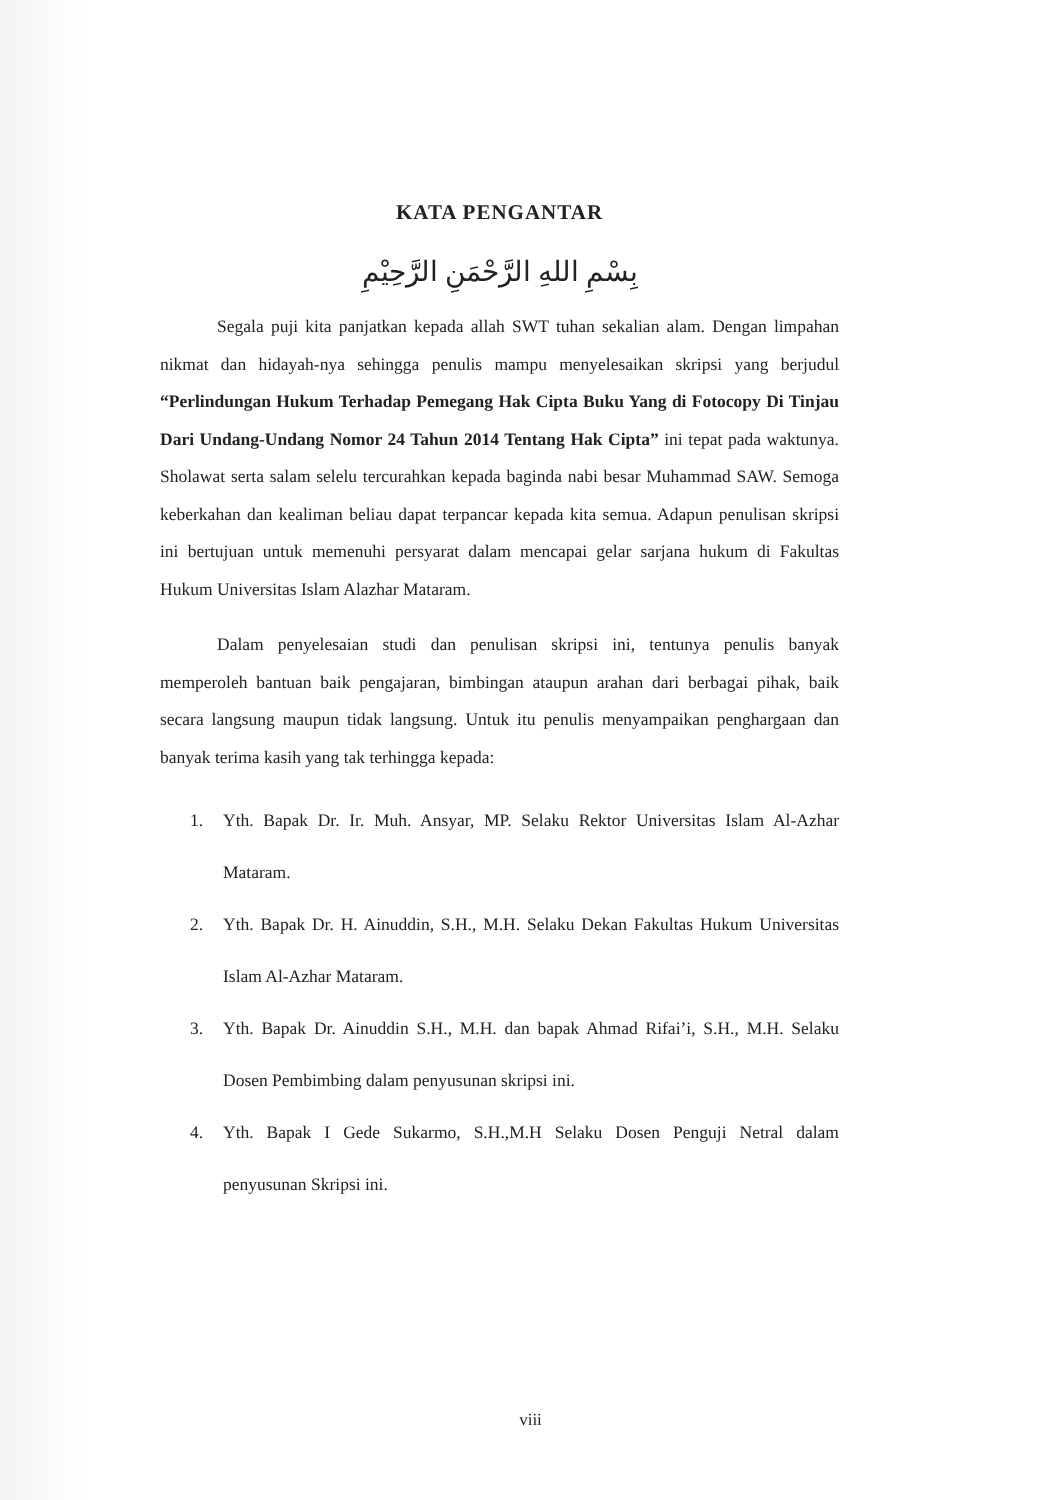KATA PENGANTAR
بِسْمِ اللهِ الرَّحْمَنِ الرَّحِيْمِ
Segala puji kita panjatkan kepada allah SWT tuhan sekalian alam. Dengan limpahan nikmat dan hidayah-nya sehingga penulis mampu menyelesaikan skripsi yang berjudul “Perlindungan Hukum Terhadap Pemegang Hak Cipta Buku Yang di Fotocopy Di Tinjau Dari Undang-Undang Nomor 24 Tahun 2014 Tentang Hak Cipta” ini tepat pada waktunya. Sholawat serta salam selelu tercurahkan kepada baginda nabi besar Muhammad SAW. Semoga keberkahan dan kealiman beliau dapat terpancar kepada kita semua. Adapun penulisan skripsi ini bertujuan untuk memenuhi persyarat dalam mencapai gelar sarjana hukum di Fakultas Hukum Universitas Islam Alazhar Mataram.
Dalam penyelesaian studi dan penulisan skripsi ini, tentunya penulis banyak memperoleh bantuan baik pengajaran, bimbingan ataupun arahan dari berbagai pihak, baik secara langsung maupun tidak langsung. Untuk itu penulis menyampaikan penghargaan dan banyak terima kasih yang tak terhingga kepada:
1. Yth. Bapak Dr. Ir. Muh. Ansyar, MP. Selaku Rektor Universitas Islam Al-Azhar Mataram.
2. Yth. Bapak Dr. H. Ainuddin, S.H., M.H. Selaku Dekan Fakultas Hukum Universitas Islam Al-Azhar Mataram.
3. Yth. Bapak Dr. Ainuddin S.H., M.H. dan bapak Ahmad Rifai’i, S.H., M.H. Selaku Dosen Pembimbing dalam penyusunan skripsi ini.
4. Yth. Bapak I Gede Sukarmo, S.H.,M.H Selaku Dosen Penguji Netral dalam penyusunan Skripsi ini.
viii